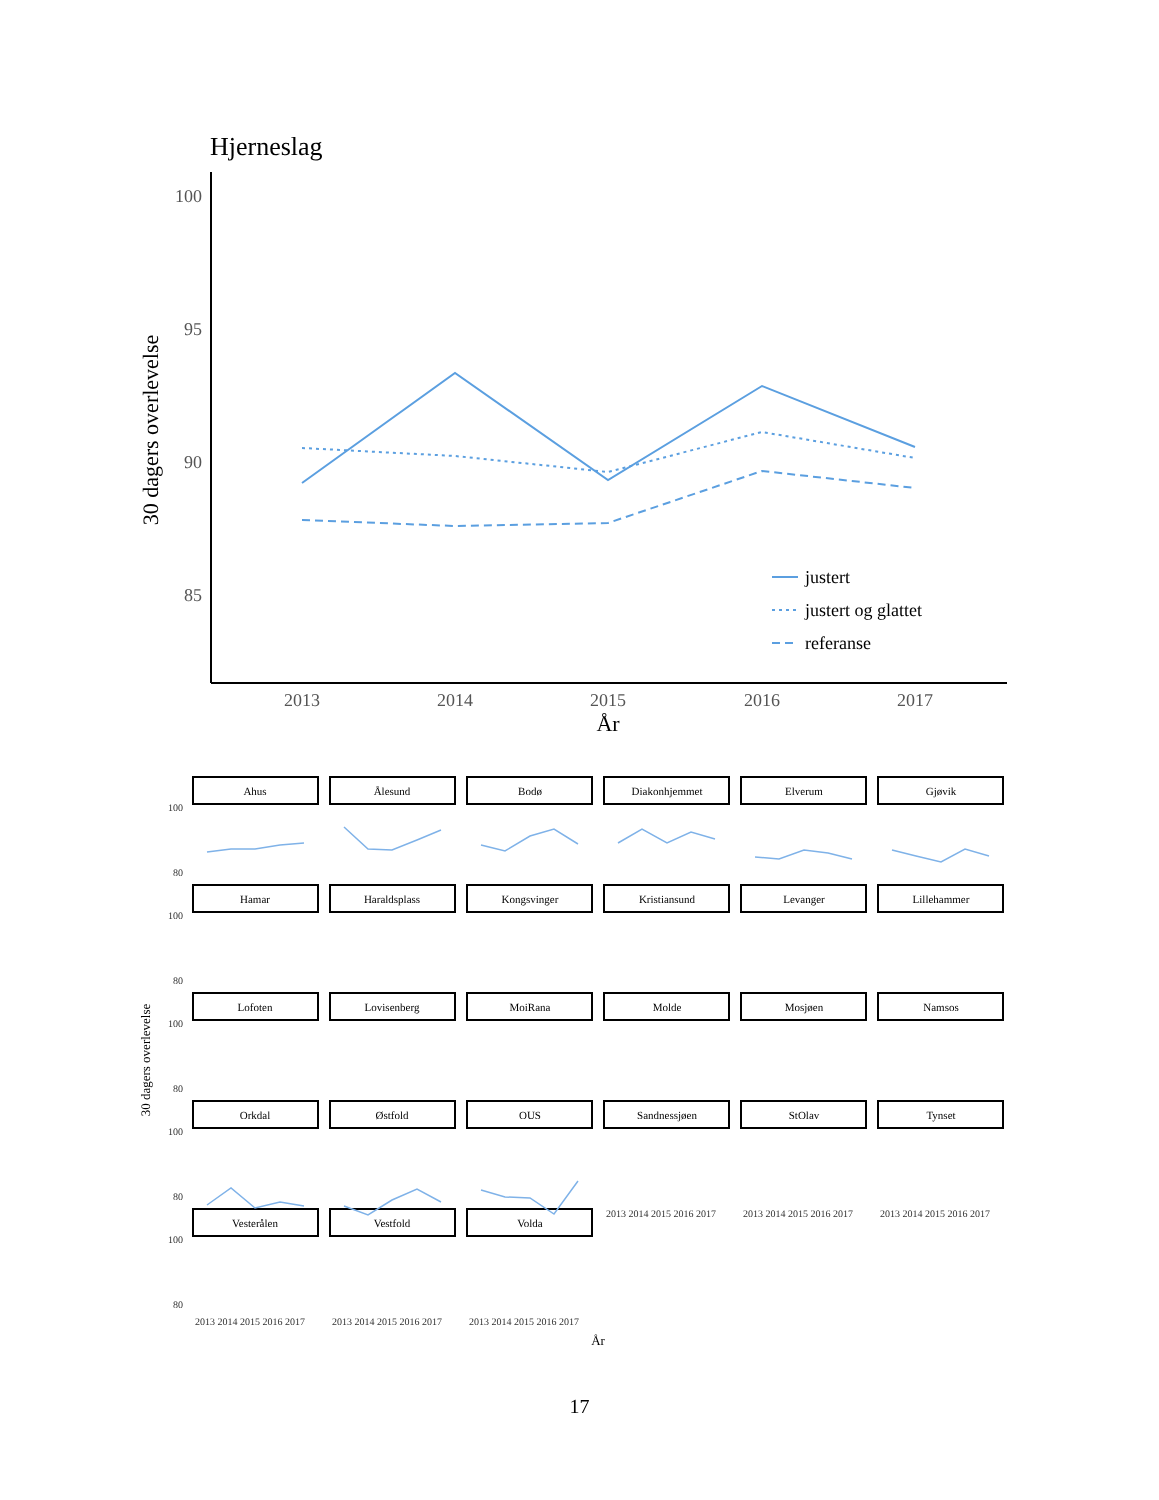Hjerneslag
100
95
90
85
2013
2014
2015
2016
2017
År
30 dagers overlevelse
justert
justert og glattet
referanse
Ahus
Ålesund
Bodø
Diakonhjemmet
Elverum
Gjøvik
Hamar
Haraldsplass
Kongsvinger
Kristiansund
Levanger
Lillehammer
Lofoten
Lovisenberg
MoiRana
Molde
Mosjøen
Namsos
Orkdal
Østfold
OUS
Sandnessjøen
StOlav
Tynset
Vesterålen
Vestfold
Volda
100
80
100
80
100
80
100
80
100
80
2013 2014 2015 2016 2017
2013 2014 2015 2016 2017
2013 2014 2015 2016 2017
2013 2014 2015 2016 2017
2013 2014 2015 2016 2017
2013 2014 2015 2016 2017
År
30 dagers overlevelse
17